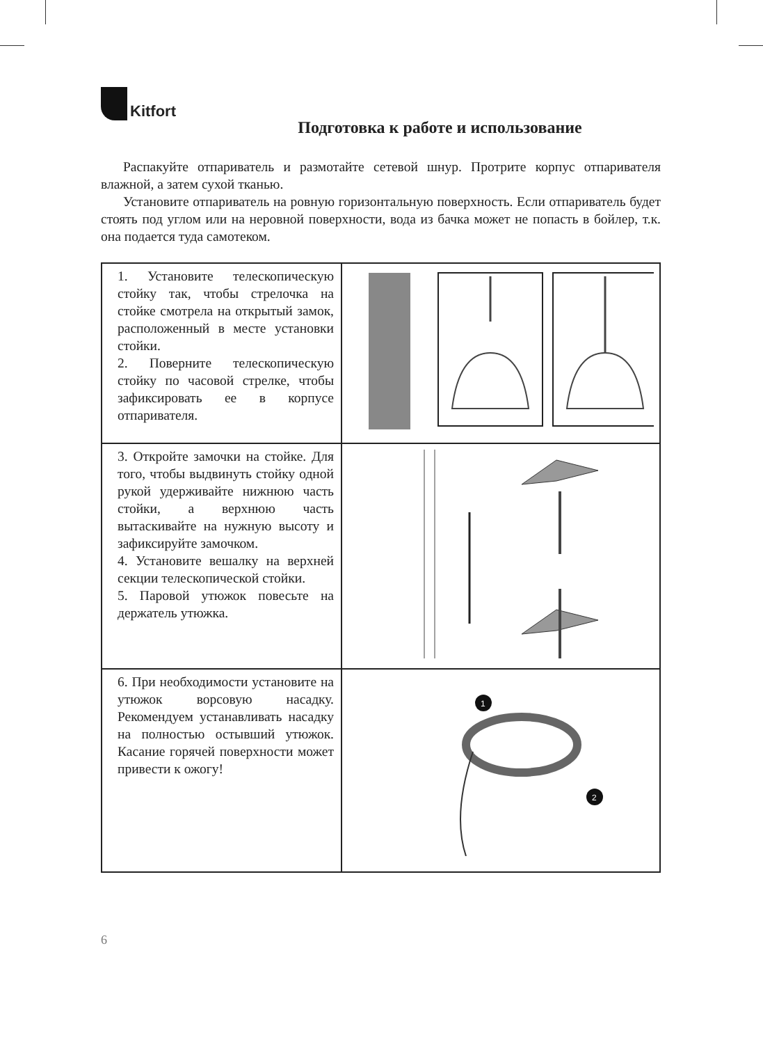Kitfort
Подготовка к работе и использование
Распакуйте отпариватель и размотайте сетевой шнур. Протрите корпус отпаривателя влажной, а затем сухой тканью.
Установите отпариватель на ровную горизонтальную поверхность. Если отпариватель будет стоять под углом или на неровной поверхности, вода из бачка может не попасть в бойлер, т.к. она подается туда самотеком.
| 1. Установите телескопическую стойку так, чтобы стрелочка на стойке смотрела на открытый замок, расположенный в месте установки стойки. 2. Поверните телескопическую стойку по часовой стрелке, чтобы зафиксировать ее в корпусе отпаривателя. | |
| 3. Откройте замочки на стойке. Для того, чтобы выдвинуть стойку одной рукой удерживайте нижнюю часть стойки, а верхнюю часть вытаскивайте на нужную высоту и зафиксируйте замочком. 4. Установите вешалку на верхней секции телескопической стойки. 5. Паровой утюжок повесьте на держатель утюжка. | |
| 6. При необходимости установите на утюжок ворсовую насадку. Рекомендуем устанавливать насадку на полностью остывший утюжок. Касание горячей поверхности может привести к ожогу! | 1 2 |
6